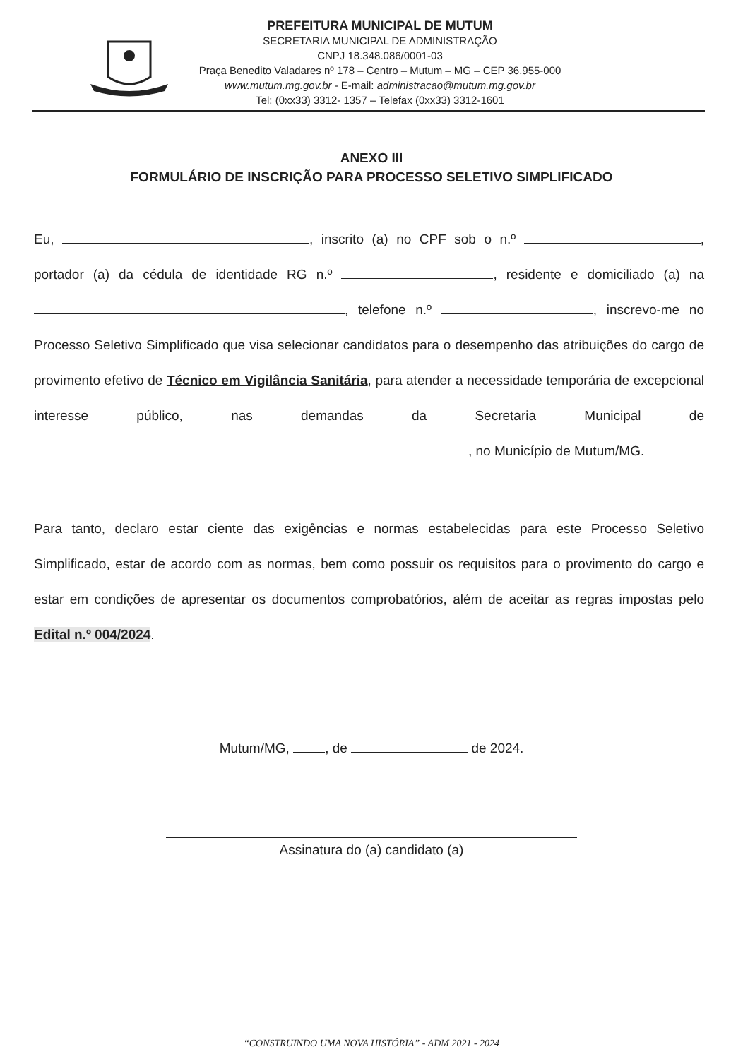PREFEITURA MUNICIPAL DE MUTUM
SECRETARIA MUNICIPAL DE ADMINISTRAÇÃO
CNPJ 18.348.086/0001-03
Praça Benedito Valadares nº 178 – Centro – Mutum – MG – CEP 36.955-000
www.mutum.mg.gov.br - E-mail: administracao@mutum.mg.gov.br
Tel: (0xx33) 3312- 1357 – Telefax (0xx33) 3312-1601
ANEXO III
FORMULÁRIO DE INSCRIÇÃO PARA PROCESSO SELETIVO SIMPLIFICADO
Eu, , inscrito (a) no CPF sob o n.º , portador (a) da cédula de identidade RG n.º , residente e domiciliado (a) na , telefone n.º , inscrevo-me no Processo Seletivo Simplificado que visa selecionar candidatos para o desempenho das atribuições do cargo de provimento efetivo de Técnico em Vigilância Sanitária, para atender a necessidade temporária de excepcional interesse público, nas demandas da Secretaria Municipal de , no Município de Mutum/MG.
Para tanto, declaro estar ciente das exigências e normas estabelecidas para este Processo Seletivo Simplificado, estar de acordo com as normas, bem como possuir os requisitos para o provimento do cargo e estar em condições de apresentar os documentos comprobatórios, além de aceitar as regras impostas pelo Edital n.º 004/2024.
Mutum/MG, , de de 2024.
Assinatura do (a) candidato (a)
“CONSTRUINDO UMA NOVA HISTÓRIA” - ADM 2021 - 2024